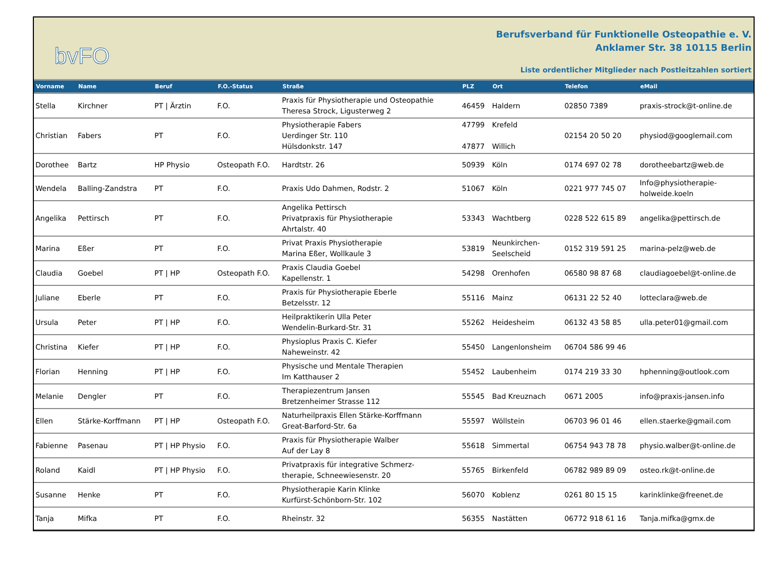bvFO
Berufsverband für Funktionelle Osteopathie e. V.
Anklamer Str. 38 10115 Berlin
Liste ordentlicher Mitglieder nach Postleitzahlen sortiert
| Vorname | Name | Beruf | F.O.-Status | Straße | PLZ | Ort | Telefon | eMail |
| --- | --- | --- | --- | --- | --- | --- | --- | --- |
| Stella | Kirchner | PT / Ärztin | F.O. | Praxis für Physiotherapie und Osteopathie Theresa Strock, Ligusterweg 2 | 46459 | Haldern | 02850 7389 | praxis-strock@t-online.de |
| Christian | Fabers | PT | F.O. | Physiotherapie Fabers Uerdinger Str. 110 Hülsdonkstr. 147 | 47799 47877 | Krefeld Willich | 02154 20 50 20 | physiod@googlemail.com |
| Dorothee | Bartz | HP Physio | Osteopath F.O. | Hardtstr. 26 | 50939 | Köln | 0174 697 02 78 | dorotheebartz@web.de |
| Wendela | Balling-Zandstra | PT | F.O. | Praxis Udo Dahmen, Rodstr. 2 | 51067 | Köln | 0221 977 745 07 | Info@physiotherapie- holweide.koeln |
| Angelika | Pettirsch | PT | F.O. | Angelika Pettirsch Privatpraxis für Physiotherapie Ahrtalstr. 40 | 53343 | Wachtberg | 0228 522 615 89 | angelika@pettirsch.de |
| Marina | Eßer | PT | F.O. | Privat Praxis Physiotherapie Marina Eßer, Wollkaule 3 | 53819 | Neunkirchen- Seelscheid | 0152 319 591 25 | marina-pelz@web.de |
| Claudia | Goebel | PT / HP | Osteopath F.O. | Praxis Claudia Goebel Kapellenstr. 1 | 54298 | Orenhofen | 06580 98 87 68 | claudiagoebel@t-online.de |
| Juliane | Eberle | PT | F.O. | Praxis für Physiotherapie Eberle Betzelsstr. 12 | 55116 | Mainz | 06131 22 52 40 | lotteclara@web.de |
| Ursula | Peter | PT / HP | F.O. | Heilpraktikerin Ulla Peter Wendelin-Burkard-Str. 31 | 55262 | Heidesheim | 06132 43 58 85 | ulla.peter01@gmail.com |
| Christina | Kiefer | PT / HP | F.O. | Physioplus Praxis C. Kiefer Naheweinstr. 42 | 55450 | Langenlonsheim | 06704 586 99 46 | |
| Florian | Henning | PT / HP | F.O. | Physische und Mentale Therapien Im Katthauser 2 | 55452 | Laubenheim | 0174 219 33 30 | hphenning@outlook.com |
| Melanie | Dengler | PT | F.O. | Therapiezentrum Jansen Bretzenheimer Strasse 112 | 55545 | Bad Kreuznach | 0671 2005 | info@praxis-jansen.info |
| Ellen | Stärke-Korffmann | PT / HP | Osteopath F.O. | Naturheilpraxis Ellen Stärke-Korffmann Great-Barford-Str. 6a | 55597 | Wöllstein | 06703 96 01 46 | ellen.staerke@gmail.com |
| Fabienne | Pasenau | PT / HP Physio | F.O. | Praxis für Physiotherapie Walber Auf der Lay 8 | 55618 | Simmertal | 06754 943 78 78 | physio.walber@t-online.de |
| Roland | Kaidl | PT / HP Physio | F.O. | Privatpraxis für integrative Schmerz- therapie, Schneewiesenstr. 20 | 55765 | Birkenfeld | 06782 989 89 09 | osteo.rk@t-online.de |
| Susanne | Henke | PT | F.O. | Physiotherapie Karin Klinke Kurfürst-Schönborn-Str. 102 | 56070 | Koblenz | 0261 80 15 15 | karinklinke@freenet.de |
| Tanja | Mifka | PT | F.O. | Rheinstr. 32 | 56355 | Nastätten | 06772 918 61 16 | Tanja.mifka@gmx.de |